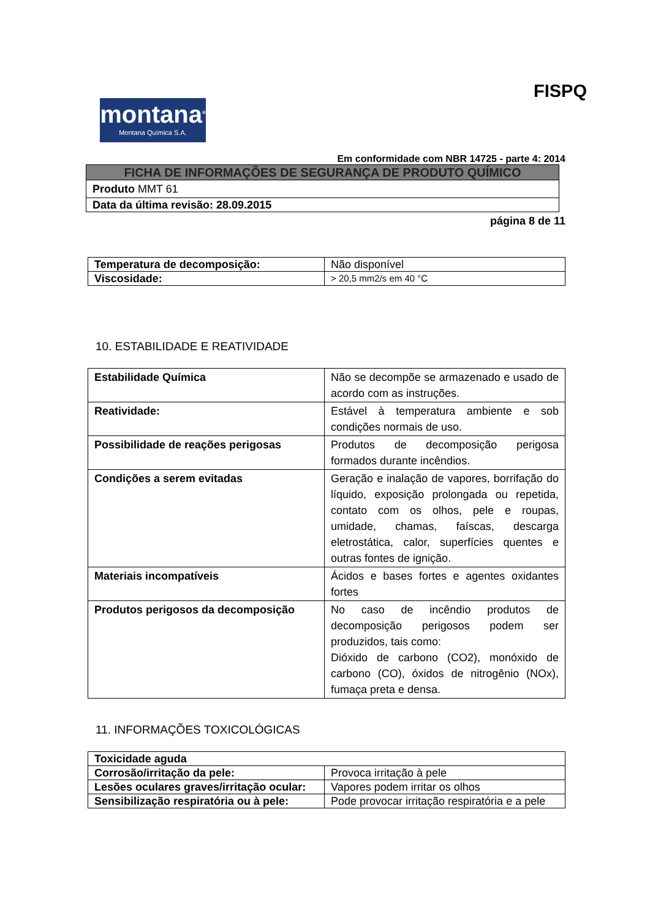montana<sup>®</sup>
Montana Química S.A.
FISPQ
Em conformidade com NBR 14725 - parte 4: 2014
| FICHA DE INFORMAÇÕES DE SEGURANÇA DE PRODUTO QUÍMICO |
| Produto MMT 61 |
| Data da última revisão: 28.09.2015 |
página 8 de 11
| Temperatura de decomposição: | Não disponível |
| Viscosidade: | > 20,5 mm2/s em 40 °C |
10. ESTABILIDADE E REATIVIDADE
| Estabilidade Química | Não se decompõe se armazenado e usado de acordo com as instruções. |
| Reatividade: | Estável à temperatura ambiente e sob condições normais de uso. |
| Possibilidade de reações perigosas | Produtos de decomposição perigosa formados durante incêndios. |
| Condições a serem evitadas | Geração e inalação de vapores, borrifação do líquido, exposição prolongada ou repetida, contato com os olhos, pele e roupas, umidade, chamas, faíscas, descarga eletrostática, calor, superfícies quentes e outras fontes de ignição. |
| Materiais incompatíveis | Ácidos e bases fortes e agentes oxidantes fortes |
| Produtos perigosos da decomposição | No caso de incêndio produtos de decomposição perigosos podem ser produzidos, tais como: Dióxido de carbono (CO2), monóxido de carbono (CO), óxidos de nitrogênio (NOx), fumaça preta e densa. |
11. INFORMAÇÕES TOXICOLÓGICAS
| Toxicidade aguda | |
| Corrosão/irritação da pele: | Provoca irritação à pele |
| Lesões oculares graves/irritação ocular: | Vapores podem irritar os olhos |
| Sensibilização respiratória ou à pele: | Pode provocar irritação respiratória e a pele |